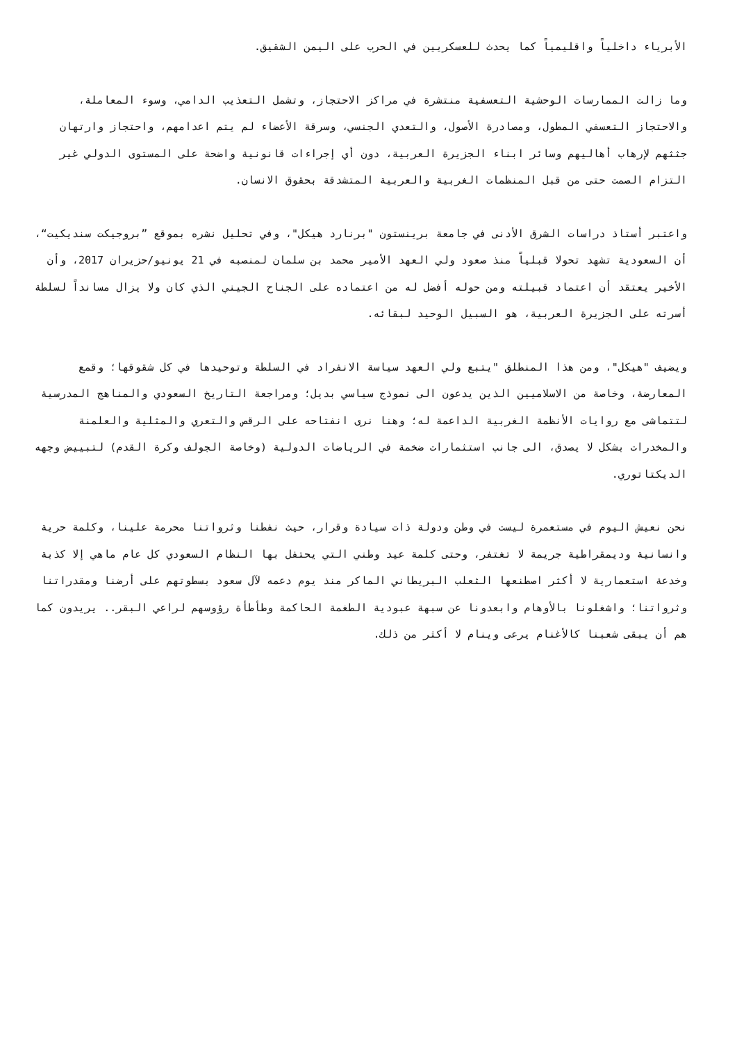الأبرياء داخلياً واقليمياً كما يحدث للعسكريين في الحرب على اليمن الشقيق.
وما زالت الممارسات الوحشية التعسفية منتشرة في مراكز الاحتجاز، وتشمل التعذيب الدامي، وسوء المعاملة، والاحتجاز التعسفي المطول، ومصادرة الأصول، والتعدي الجنسي، وسرقة الأعضاء لم يتم اعدامهم، واحتجاز وارتهان جثثهم لإرهاب أهاليهم وسائر ابناء الجزيرة العربية، دون أي إجراءات قانونية واضحة على المستوى الدولي غير التزام الصمت حتى من قبل المنظمات الغربية والعربية المتشدقة بحقوق الانسان.
واعتبر أستاذ دراسات الشرق الأدنى في جامعة برينستون "برنارد هيكل"، وفي تحليل نشره بموقع ”بروجيكت سنديكيت“، أن السعودية تشهد تحولا قبلياً منذ صعود ولي العهد الأمير محمد بن سلمان لمنصبه في 21 يونيو/حزيران 2017، وأن الأخير يعتقد أن اعتماد قبيلته ومن حوله أفضل له من اعتماده على الجناح الجيني الذي كان ولا يزال مسانداً لسلطة أسرته على الجزيرة العربية، هو السبيل الوحيد لبقائه.
ويضيف "هيكل"، ومن هذا المنطلق "يتبع ولي العهد سياسة الانفراد في السلطة وتوحيدها في كل شقوقها؛ وقمع المعارضة، وخاصة من الاسلاميين الذين يدعون الى نموذج سياسي بديل؛ ومراجعة التاريخ السعودي والمناهج المدرسية لتتماشى مع روايات الأنظمة الغربية الداعمة له؛ وهنا نرى انفتاحه على الرقص والتعري والمثلية والعلمنة والمخدرات بشكل لا يصدق، الى جانب استثمارات ضخمة في الرياضات الدولية (وخاصة الجولف وكرة القدم) لتبييض وجهه الديكتاتوري.
نحن نعيش اليوم في مستعمرة ليست في وطن ودولة ذات سيادة وقرار، حيث نفطنا وثرواتنا محرمة علينا، وكلمة حرية وانسانية وديمقراطية جريمة لا تغتفر، وحتى كلمة عيد وطني التي يحتفل بها النظام السعودي كل عام ماهي إلا كذبة وخدعة استعمارية لا أكثر اصطنعها الثعلب البريطاني الماكر منذ يوم دعمه لآل سعود بسطوتهم على أرضنا ومقدراتنا وثرواتنا؛ واشغلونا بالأوهام وابعدونا عن سبهة عبودية الطغمة الحاكمة وطأطأة رؤوسهم لراعي البقر.. يريدون كما هم أن يبقى شعبنا كالأغنام يرعى وينام لا أكثر من ذلك.